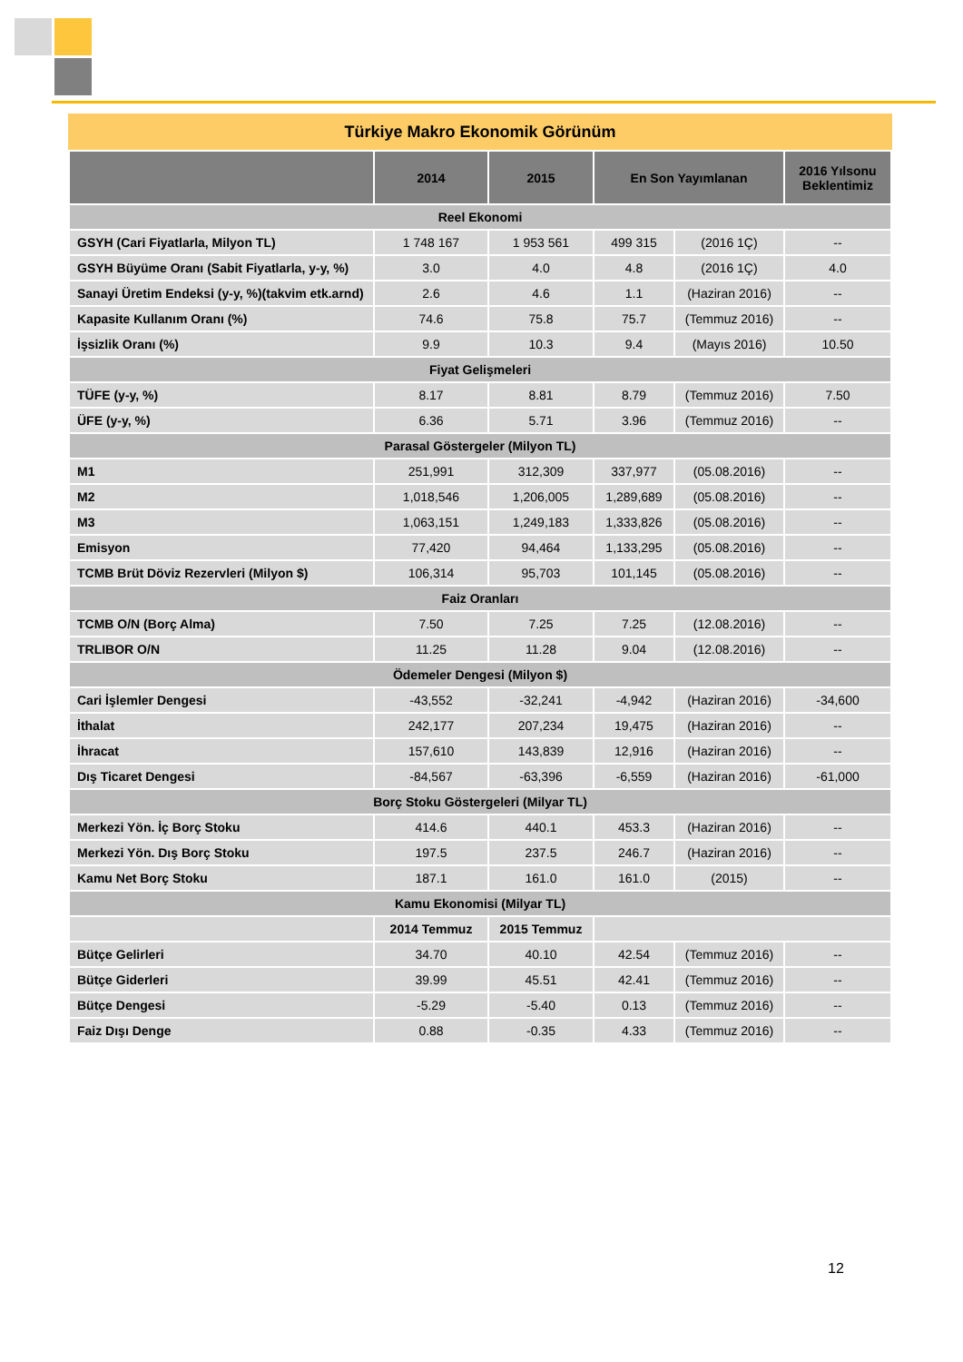Türkiye Makro Ekonomik Görünüm
| | 2014 | 2015 | En Son Yayımlanan | | 2016 Yılsonu Beklentimiz |
| --- | --- | --- | --- | --- | --- |
| Reel Ekonomi | | | | | |
| GSYH (Cari Fiyatlarla, Milyon TL) | 1 748 167 | 1 953 561 | 499 315 | (2016 1Ç) | -- |
| GSYH Büyüme Oranı (Sabit Fiyatlarla, y-y, %) | 3.0 | 4.0 | 4.8 | (2016 1Ç) | 4.0 |
| Sanayi Üretim Endeksi (y-y, %)(takvim etk.arnd) | 2.6 | 4.6 | 1.1 | (Haziran 2016) | -- |
| Kapasite Kullanım Oranı (%) | 74.6 | 75.8 | 75.7 | (Temmuz 2016) | -- |
| İşsizlik Oranı (%) | 9.9 | 10.3 | 9.4 | (Mayıs 2016) | 10.50 |
| Fiyat Gelişmeleri | | | | | |
| TÜFE (y-y, %) | 8.17 | 8.81 | 8.79 | (Temmuz 2016) | 7.50 |
| ÜFE (y-y, %) | 6.36 | 5.71 | 3.96 | (Temmuz 2016) | -- |
| Parasal Göstergeler (Milyon TL) | | | | | |
| M1 | 251,991 | 312,309 | 337,977 | (05.08.2016) | -- |
| M2 | 1,018,546 | 1,206,005 | 1,289,689 | (05.08.2016) | -- |
| M3 | 1,063,151 | 1,249,183 | 1,333,826 | (05.08.2016) | -- |
| Emisyon | 77,420 | 94,464 | 1,133,295 | (05.08.2016) | -- |
| TCMB Brüt Döviz Rezervleri (Milyon $) | 106,314 | 95,703 | 101,145 | (05.08.2016) | -- |
| Faiz Oranları | | | | | |
| TCMB O/N (Borç Alma) | 7.50 | 7.25 | 7.25 | (12.08.2016) | -- |
| TRLIBOR O/N | 11.25 | 11.28 | 9.04 | (12.08.2016) | -- |
| Ödemeler Dengesi (Milyon $) | | | | | |
| Cari İşlemler Dengesi | -43,552 | -32,241 | -4,942 | (Haziran 2016) | -34,600 |
| İthalat | 242,177 | 207,234 | 19,475 | (Haziran 2016) | -- |
| İhracat | 157,610 | 143,839 | 12,916 | (Haziran 2016) | -- |
| Dış Ticaret Dengesi | -84,567 | -63,396 | -6,559 | (Haziran 2016) | -61,000 |
| Borç Stoku Göstergeleri (Milyar TL) | | | | | |
| Merkezi Yön. İç Borç Stoku | 414.6 | 440.1 | 453.3 | (Haziran 2016) | -- |
| Merkezi Yön. Dış Borç Stoku | 197.5 | 237.5 | 246.7 | (Haziran 2016) | -- |
| Kamu Net Borç Stoku | 187.1 | 161.0 | 161.0 | (2015) | -- |
| Kamu Ekonomisi (Milyar TL) | | | | | |
| | 2014 Temmuz | 2015 Temmuz | | | |
| Bütçe Gelirleri | 34.70 | 40.10 | 42.54 | (Temmuz 2016) | -- |
| Bütçe Giderleri | 39.99 | 45.51 | 42.41 | (Temmuz 2016) | -- |
| Bütçe Dengesi | -5.29 | -5.40 | 0.13 | (Temmuz 2016) | -- |
| Faiz Dışı Denge | 0.88 | -0.35 | 4.33 | (Temmuz 2016) | -- |
12